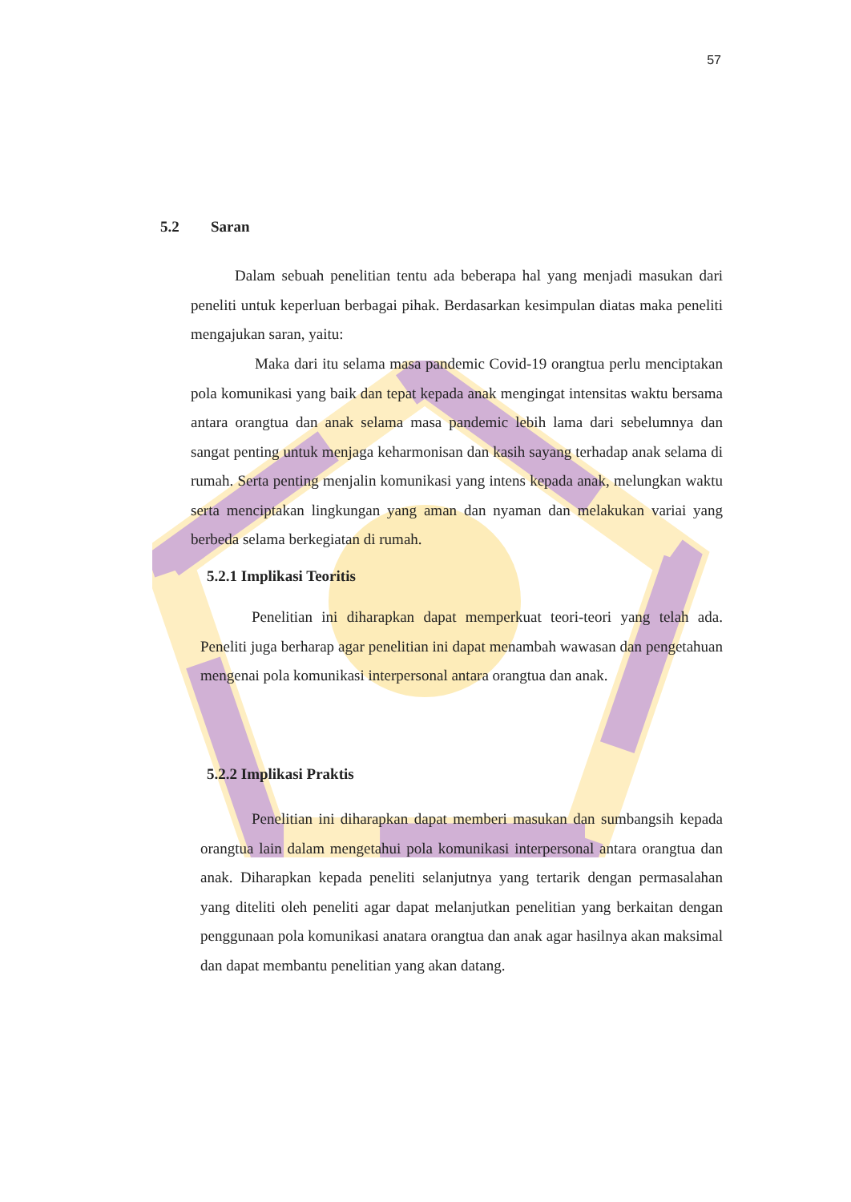57
5.2 Saran
Dalam sebuah penelitian tentu ada beberapa hal yang menjadi masukan dari peneliti untuk keperluan berbagai pihak. Berdasarkan kesimpulan diatas maka peneliti mengajukan saran, yaitu:
Maka dari itu selama masa pandemic Covid-19 orangtua perlu menciptakan pola komunikasi yang baik dan tepat kepada anak mengingat intensitas waktu bersama antara orangtua dan anak selama masa pandemic lebih lama dari sebelumnya dan sangat penting untuk menjaga keharmonisan dan kasih sayang terhadap anak selama di rumah. Serta penting menjalin komunikasi yang intens kepada anak, melungkan waktu serta menciptakan lingkungan yang aman dan nyaman dan melakukan variai yang berbeda selama berkegiatan di rumah.
5.2.1 Implikasi Teoritis
Penelitian ini diharapkan dapat memperkuat teori-teori yang telah ada. Peneliti juga berharap agar penelitian ini dapat menambah wawasan dan pengetahuan mengenai pola komunikasi interpersonal antara orangtua dan anak.
5.2.2 Implikasi Praktis
Penelitian ini diharapkan dapat memberi masukan dan sumbangsih kepada orangtua lain dalam mengetahui pola komunikasi interpersonal antara orangtua dan anak. Diharapkan kepada peneliti selanjutnya yang tertarik dengan permasalahan yang diteliti oleh peneliti agar dapat melanjutkan penelitian yang berkaitan dengan penggunaan pola komunikasi anatara orangtua dan anak agar hasilnya akan maksimal dan dapat membantu penelitian yang akan datang.